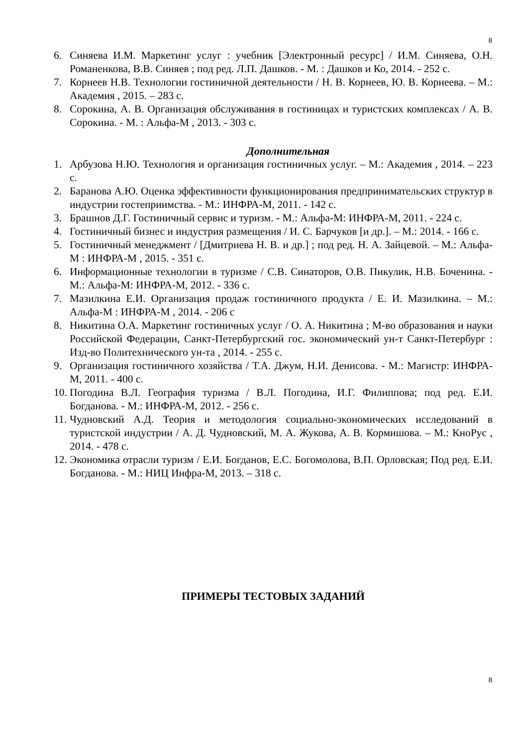8
6. Синяева И.М. Маркетинг услуг : учебник [Электронный ресурс] / И.М. Синяева, О.Н. Романенкова, В.В. Синяев ; под ред. Л.П. Дашков. - М. : Дашков и Ко, 2014. - 252 с.
7. Корнеев Н.В. Технологии гостиничной деятельности / Н. В. Корнеев, Ю. В. Корнеева. – М.: Академия , 2015. – 283 с.
8. Сорокина, А. В. Организация обслуживания в гостиницах и туристских комплексах / А. В. Сорокина. - М. : Альфа-М , 2013. - 303 с.
Дополнительная
1. Арбузова Н.Ю. Технология и организация гостиничных услуг. – М.: Академия , 2014. – 223 с.
2. Баранова А.Ю. Оценка эффективности функционирования предпринимательских структур в индустрии гостеприимства. - М.: ИНФРА-М, 2011. - 142 с.
3. Брашнов Д.Г. Гостиничный сервис и туризм. - М.: Альфа-М: ИНФРА-М, 2011. - 224 с.
4. Гостиничный бизнес и индустрия размещения / И. С. Барчуков [и др.]. – М.: 2014. - 166 с.
5. Гостиничный менеджмент / [Дмитриева Н. В. и др.] ; под ред. Н. А. Зайцевой. – М.: Альфа-М : ИНФРА-М , 2015. - 351 с.
6. Информационные технологии в туризме / С.В. Синаторов, О.В. Пикулик, Н.В. Боченина. - М.: Альфа-М: ИНФРА-М, 2012. - 336 с.
7. Мазилкина Е.И. Организация продаж гостиничного продукта / Е. И. Мазилкина. – М.: Альфа-М : ИНФРА-М , 2014. - 206 с
8. Никитина О.А. Маркетинг гостиничных услуг / О. А. Никитина ; М-во образования и науки Российской Федерации, Санкт-Петербургский гос. экономический ун-т Санкт-Петербург : Изд-во Политехнического ун-та , 2014. - 255 с.
9. Организация гостиничного хозяйства / Т.А. Джум, Н.И. Денисова. - М.: Магистр: ИНФРА-М, 2011. - 400 с.
10. Погодина В.Л. География туризма / В.Л. Погодина, И.Г. Филиппова; под ред. Е.И. Богданова. - М.: ИНФРА-М, 2012. - 256 с.
11. Чудновский А.Д. Теория и методология социально-экономических исследований в туристской индустрии / А. Д. Чудновский, М. А. Жукова, А. В. Кормишова. – М.: КноРус , 2014. - 478 с.
12. Экономика отрасли туризм / Е.И. Богданов, Е.С. Богомолова, В.П. Орловская; Под ред. Е.И. Богданова. - М.: НИЦ Инфра-М, 2013. – 318 с.
ПРИМЕРЫ ТЕСТОВЫХ ЗАДАНИЙ
8